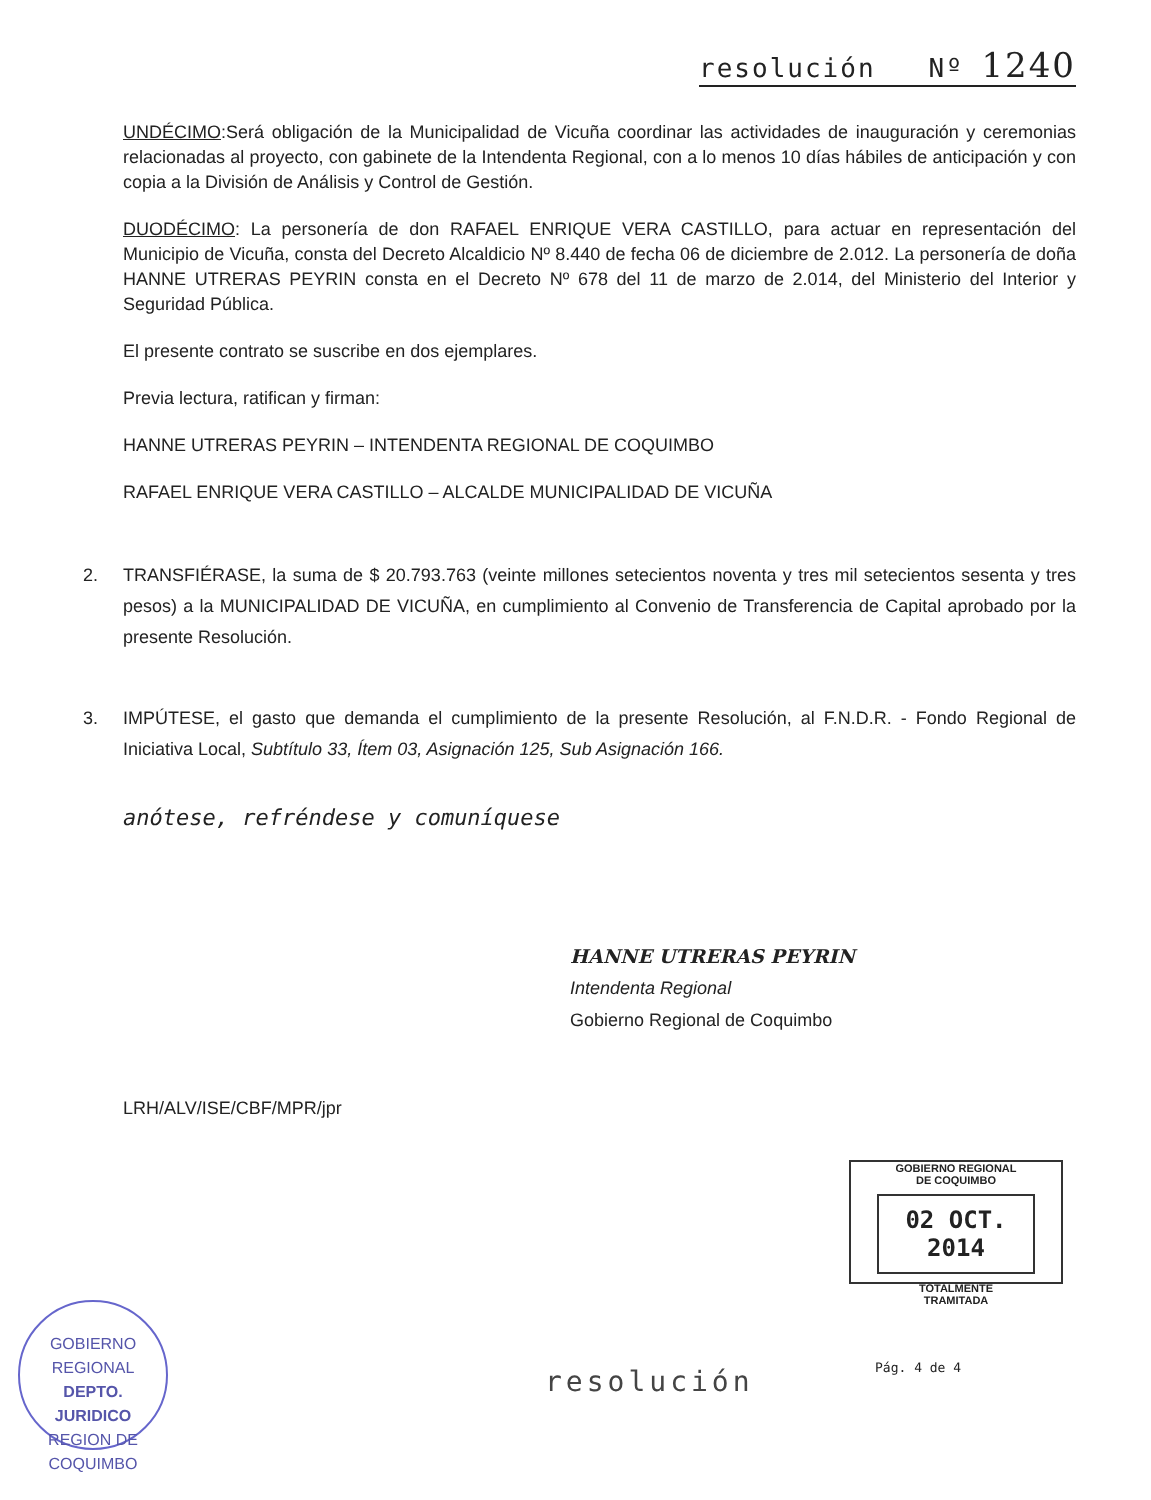resolución Nº 1240
UNDÉCIMO:Será obligación de la Municipalidad de Vicuña coordinar las actividades de inauguración y ceremonias relacionadas al proyecto, con gabinete de la Intendenta Regional, con a lo menos 10 días hábiles de anticipación y con copia a la División de Análisis y Control de Gestión.
DUODÉCIMO: La personería de don RAFAEL ENRIQUE VERA CASTILLO, para actuar en representación del Municipio de Vicuña, consta del Decreto Alcaldicio Nº 8.440 de fecha 06 de diciembre de 2.012. La personería de doña HANNE UTRERAS PEYRIN consta en el Decreto Nº 678 del 11 de marzo de 2.014, del Ministerio del Interior y Seguridad Pública.
El presente contrato se suscribe en dos ejemplares.
Previa lectura, ratifican y firman:
HANNE UTRERAS PEYRIN – INTENDENTA REGIONAL DE COQUIMBO
RAFAEL ENRIQUE VERA CASTILLO – ALCALDE MUNICIPALIDAD DE VICUÑA
2. TRANSFIÉRASE, la suma de $ 20.793.763 (veinte millones setecientos noventa y tres mil setecientos sesenta y tres pesos) a la MUNICIPALIDAD DE VICUÑA, en cumplimiento al Convenio de Transferencia de Capital aprobado por la presente Resolución.
3. IMPÚTESE, el gasto que demanda el cumplimiento de la presente Resolución, al F.N.D.R. - Fondo Regional de Iniciativa Local, Subtítulo 33, Ítem 03, Asignación 125, Sub Asignación 166.
anótese, refréndese y comuníquese
HANNE UTRERAS PEYRIN
Intendenta Regional
Gobierno Regional de Coquimbo
LRH/ALV/ISE/CBF/MPR/jpr
GOBIERNO REGIONAL
DE COQUIMBO
02 OCT. 2014
TOTALMENTE
TRAMITADA
GOBIERNO REGIONAL
DEPTO.
JURIDICO
REGION DE COQUIMBO
resolución Pág. 4 de 4